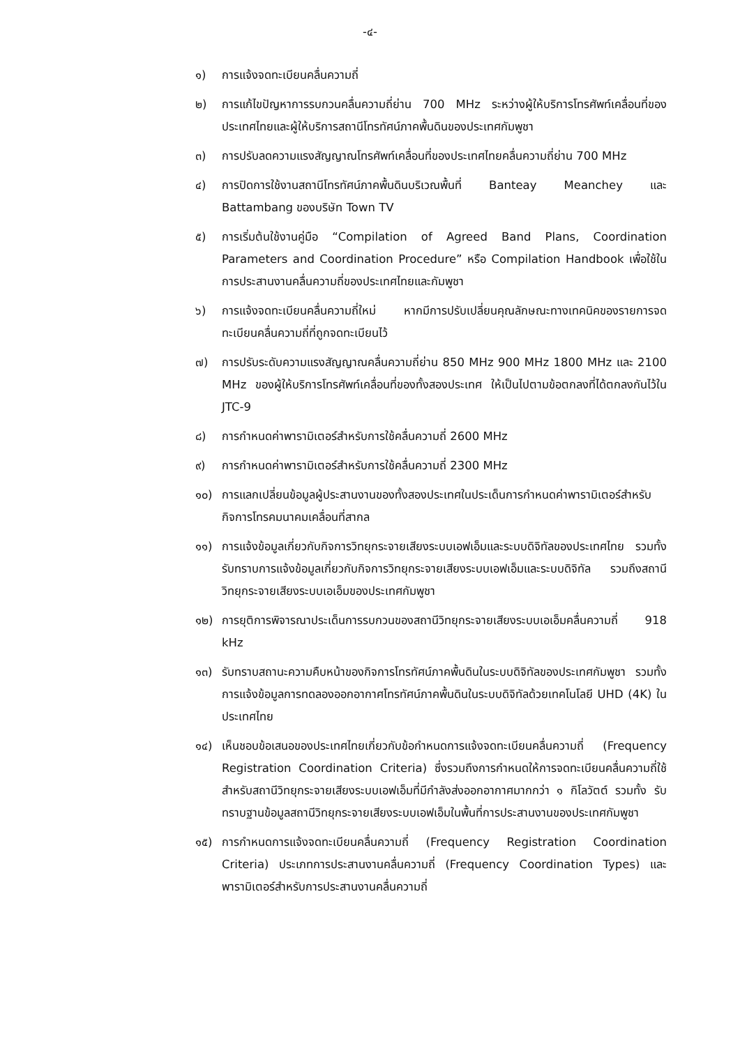-๔-
๑) การแจ้งจดทะเบียนคลื่นความถี่
๒) การแก้ไขปัญหาการรบกวนคลื่นความถี่ย่าน 700 MHz ระหว่างผู้ให้บริการโทรศัพท์เคลื่อนที่ของประเทศไทยและผู้ให้บริการสถานีโทรทัศน์ภาคพื้นดินของประเทศกัมพูชา
๓) การปรับลดความแรงสัญญาณโทรศัพท์เคลื่อนที่ของประเทศไทยคลื่นความถี่ย่าน 700 MHz
๔) การปิดการใช้งานสถานีโทรทัศน์ภาคพื้นดินบริเวณพื้นที่ Banteay Meanchey และ Battambang ของบริษัท Town TV
๕) การเริ่มต้นใช้งานคู่มือ “Compilation of Agreed Band Plans, Coordination Parameters and Coordination Procedure” หรือ Compilation Handbook เพื่อใช้ในการประสานงานคลื่นความถี่ของประเทศไทยและกัมพูชา
๖) การแจ้งจดทะเบียนคลื่นความถี่ใหม่ หากมีการปรับเปลี่ยนคุณลักษณะทางเทคนิคของรายการจดทะเบียนคลื่นความถี่ที่ถูกจดทะเบียนไว้
๗) การปรับระดับความแรงสัญญาณคลื่นความถี่ย่าน 850 MHz 900 MHz 1800 MHz และ 2100 MHz ของผู้ให้บริการโทรศัพท์เคลื่อนที่ของทั้งสองประเทศ ให้เป็นไปตามข้อตกลงที่ได้ตกลงกันไว้ใน JTC-9
๘) การกำหนดค่าพารามิเตอร์สำหรับการใช้คลื่นความถี่ 2600 MHz
๙) การกำหนดค่าพารามิเตอร์สำหรับการใช้คลื่นความถี่ 2300 MHz
๑๐) การแลกเปลี่ยนข้อมูลผู้ประสานงานของทั้งสองประเทศในประเด็นการกำหนดค่าพารามิเตอร์สำหรับกิจการโทรคมนาคมเคลื่อนที่สากล
๑๑) การแจ้งข้อมูลเกี่ยวกับกิจการวิทยุกระจายเสียงระบบเอฟเอ็มและระบบดิจิทัลของประเทศไทย รวมทั้ง รับทราบการแจ้งข้อมูลเกี่ยวกับกิจการวิทยุกระจายเสียงระบบเอฟเอ็มและระบบดิจิทัล รวมถึงสถานีวิทยุกระจายเสียงระบบเอเอ็มของประเทศกัมพูชา
๑๒) การยุติการพิจารณาประเด็นการรบกวนของสถานีวิทยุกระจายเสียงระบบเอเอ็มคลื่นความถี่ 918 kHz
๑๓) รับทราบสถานะความคืบหน้าของกิจการโทรทัศน์ภาคพื้นดินในระบบดิจิทัลของประเทศกัมพูชา รวมทั้งการแจ้งข้อมูลการทดลองออกอากาศโทรทัศน์ภาคพื้นดินในระบบดิจิทัลด้วยเทคโนโลยี UHD (4K) ในประเทศไทย
๑๔) เห็นชอบข้อเสนอของประเทศไทยเกี่ยวกับข้อกำหนดการแจ้งจดทะเบียนคลื่นความถี่ (Frequency Registration Coordination Criteria) ซึ่งรวมถึงการกำหนดให้การจดทะเบียนคลื่นความถี่ใช้สำหรับสถานีวิทยุกระจายเสียงระบบเอฟเอ็มที่มีกำลังส่งออกอากาศมากกว่า ๑ กิโลวัตต์ รวมทั้ง รับทราบฐานข้อมูลสถานีวิทยุกระจายเสียงระบบเอฟเอ็มในพื้นที่การประสานงานของประเทศกัมพูชา
๑๕) การกำหนดการแจ้งจดทะเบียนคลื่นความถี่ (Frequency Registration Coordination Criteria) ประเภทการประสานงานคลื่นความถี่ (Frequency Coordination Types) และพารามิเตอร์สำหรับการประสานงานคลื่นความถี่